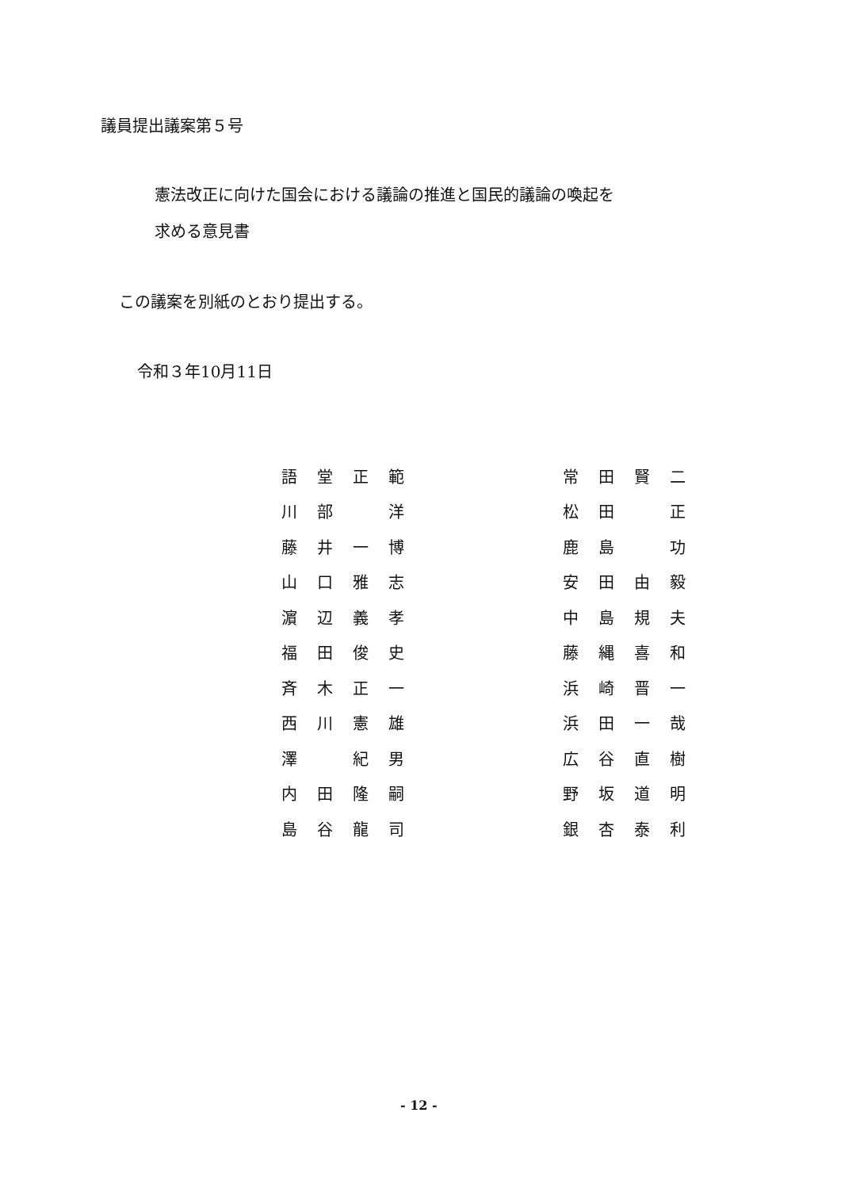議員提出議案第５号
憲法改正に向けた国会における議論の推進と国民的議論の喚起を
求める意見書
この議案を別紙のとおり提出する。
令和３年10月11日
| 語 | 堂 | 正 | 範 | | 常 | 田 | 賢 | 二 |
| 川 | 部 | | 洋 | | 松 | 田 | | 正 |
| 藤 | 井 | 一 | 博 | | 鹿 | 島 | | 功 |
| 山 | 口 | 雅 | 志 | | 安 | 田 | 由 | 毅 |
| 濵 | 辺 | 義 | 孝 | | 中 | 島 | 規 | 夫 |
| 福 | 田 | 俊 | 史 | | 藤 | 縄 | 喜 | 和 |
| 斉 | 木 | 正 | 一 | | 浜 | 崎 | 晋 | 一 |
| 西 | 川 | 憲 | 雄 | | 浜 | 田 | 一 | 哉 |
| 澤 | | 紀 | 男 | | 広 | 谷 | 直 | 樹 |
| 内 | 田 | 隆 | 嗣 | | 野 | 坂 | 道 | 明 |
| 島 | 谷 | 龍 | 司 | | 銀 | 杏 | 泰 | 利 |
- 12 -